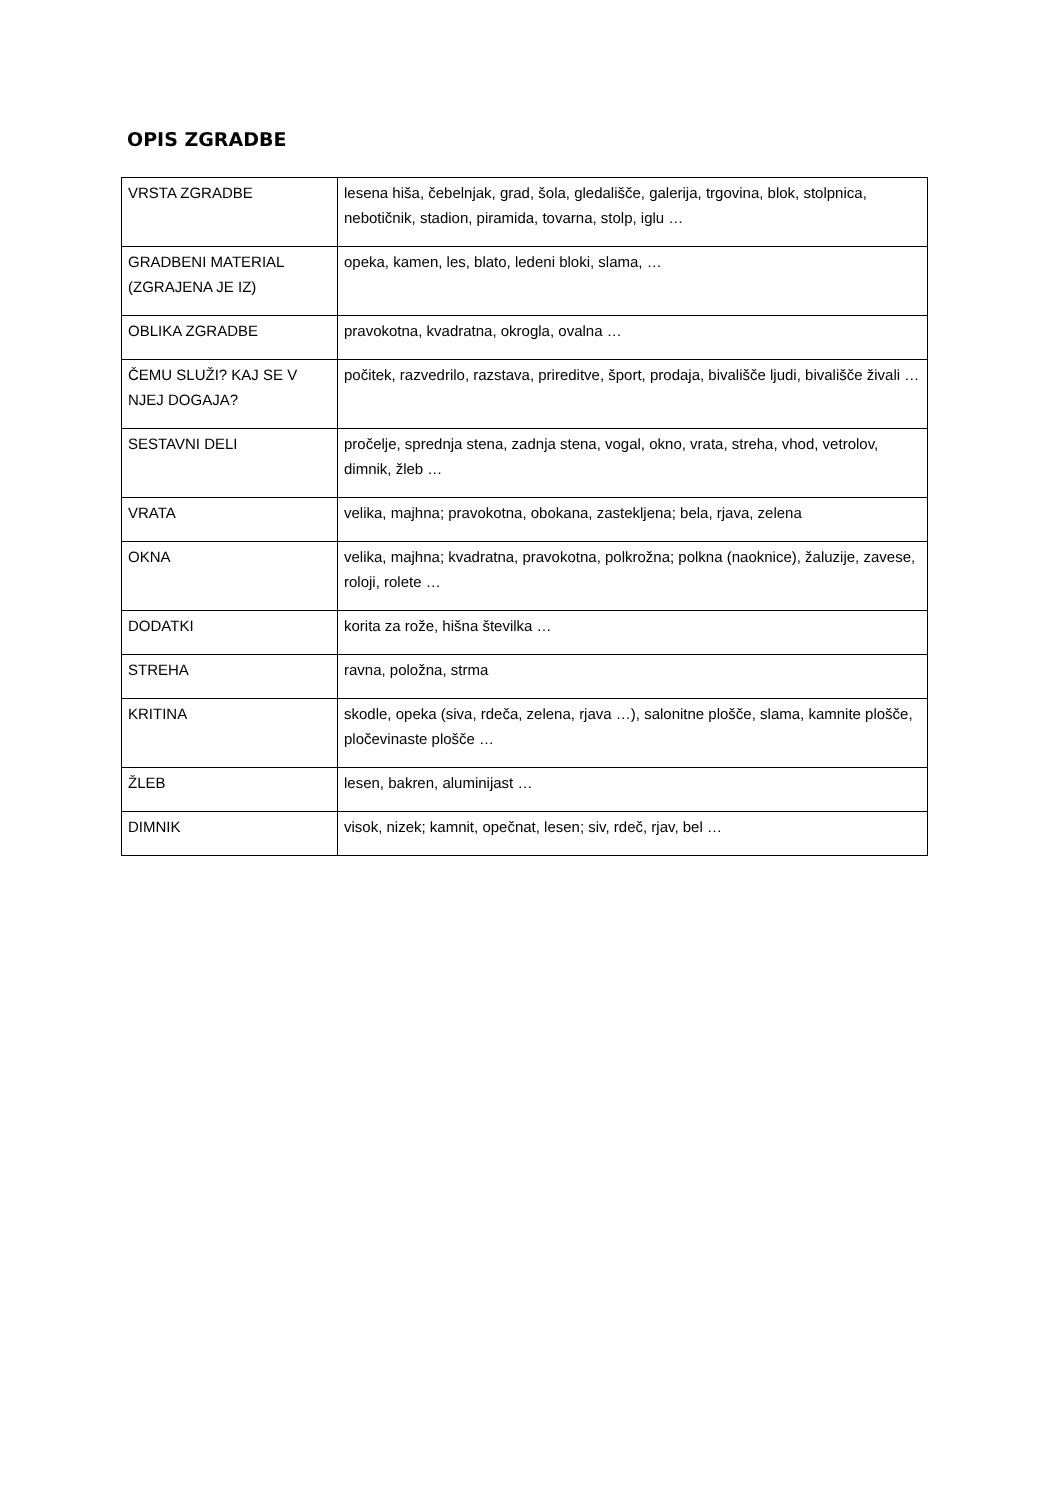OPIS ZGRADBE
| VRSTA ZGRADBE | lesena hiša, čebelnjak, grad, šola, gledališče, galerija, trgovina, blok, stolpnica, nebotičnik, stadion, piramida, tovarna, stolp, iglu … |
| GRADBENI MATERIAL (ZGRAJENA JE IZ) | opeka, kamen, les, blato, ledeni bloki, slama, … |
| OBLIKA ZGRADBE | pravokotna, kvadratna, okrogla, ovalna … |
| ČEMU SLUŽI? KAJ SE V NJEJ DOGAJA? | počitek, razvedrilo, razstava, prireditve, šport, prodaja, bivališče ljudi, bivališče živali … |
| SESTAVNI DELI | pročelje, sprednja stena, zadnja stena, vogal, okno, vrata, streha, vhod, vetrolov, dimnik, žleb … |
| VRATA | velika, majhna; pravokotna, obokana, zastekljena; bela, rjava, zelena |
| OKNA | velika, majhna; kvadratna, pravokotna, polkrožna; polkna (naoknice), žaluzije, zavese, roloji, rolete … |
| DODATKI | korita za rože, hišna številka … |
| STREHA | ravna, položna, strma |
| KRITINA | skodle, opeka (siva, rdeča, zelena, rjava …), salonitne plošče, slama, kamnite plošče, pločevinaste plošče … |
| ŽLEB | lesen, bakren, aluminijast … |
| DIMNIK | visok, nizek; kamnit, opečnat, lesen; siv, rdeč, rjav, bel … |